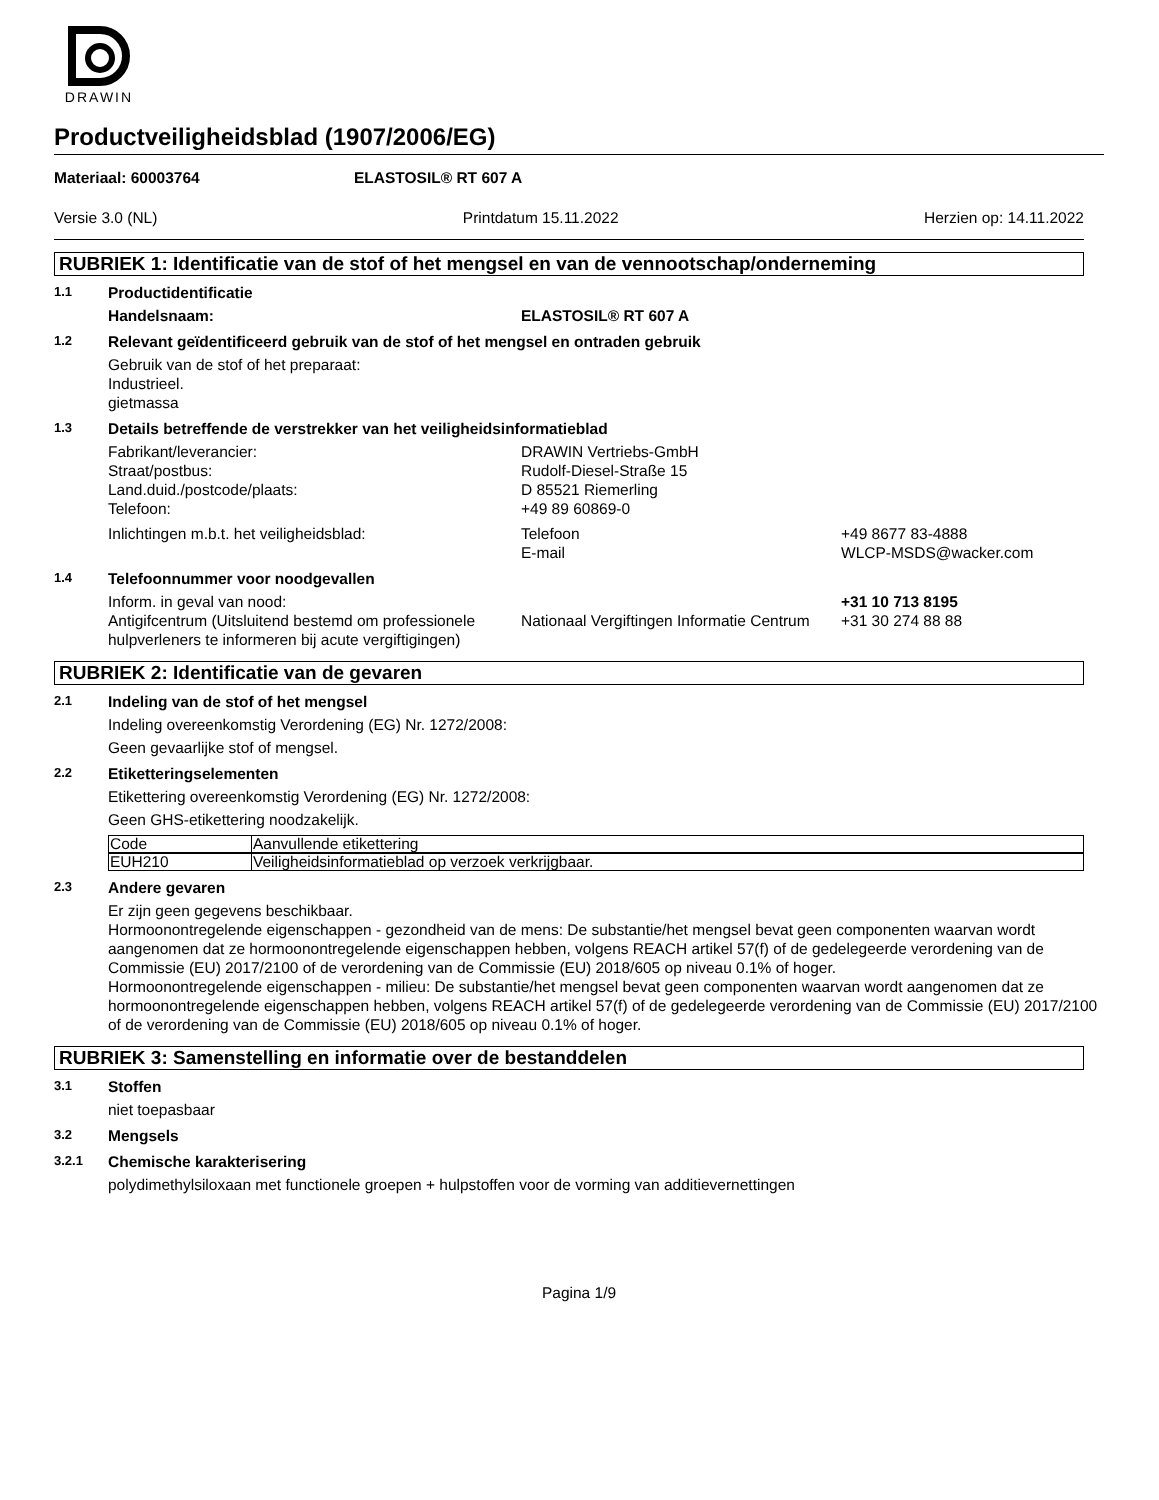DRAWIN
Productveiligheidsblad (1907/2006/EG)
Materiaal: 60003764 ELASTOSIL® RT 607 A
Versie 3.0 (NL) Printdatum 15.11.2022 Herzien op: 14.11.2022
RUBRIEK 1: Identificatie van de stof of het mengsel en van de vennootschap/onderneming
1.1
Productidentificatie
Handelsnaam: ELASTOSIL® RT 607 A
1.2
Relevant geïdentificeerd gebruik van de stof of het mengsel en ontraden gebruik
Gebruik van de stof of het preparaat:
Industrieel.
gietmassa
1.3
Details betreffende de verstrekker van het veiligheidsinformatieblad
Fabrikant/leverancier:
Straat/postbus:
Land.duid./postcode/plaats:
Telefoon:
DRAWIN Vertriebs-GmbH
Rudolf-Diesel-Straße 15
D 85521 Riemerling
+49 89 60869-0
Inlichtingen m.b.t. het veiligheidsblad: Telefoon
E-mail
+49 8677 83-4888
WLCP-MSDS@wacker.com
1.4
Telefoonnummer voor noodgevallen
Inform. in geval van nood:
Antigifcentrum (Uitsluitend bestemd om professionele hulpverleners te informeren bij acute vergiftigingen)
Nationaal Vergiftingen Informatie Centrum
+31 10 713 8195
+31 30 274 88 88
RUBRIEK 2: Identificatie van de gevaren
2.1
Indeling van de stof of het mengsel
Indeling overeenkomstig Verordening (EG) Nr. 1272/2008:
Geen gevaarlijke stof of mengsel.
2.2
Etiketteringselementen
Etikettering overeenkomstig Verordening (EG) Nr. 1272/2008:
Geen GHS-etikettering noodzakelijk.
| Code | Aanvullende etikettering |
| EUH210 | Veiligheidsinformatieblad op verzoek verkrijgbaar. |
2.3
Andere gevaren
Er zijn geen gegevens beschikbaar.
Hormoonontregelende eigenschappen - gezondheid van de mens: De substantie/het mengsel bevat geen componenten waarvan wordt aangenomen dat ze hormoonontregelende eigenschappen hebben, volgens REACH artikel 57(f) of de gedelegeerde verordening van de Commissie (EU) 2017/2100 of de verordening van de Commissie (EU) 2018/605 op niveau 0.1% of hoger.
Hormoonontregelende eigenschappen - milieu: De substantie/het mengsel bevat geen componenten waarvan wordt aangenomen dat ze hormoonontregelende eigenschappen hebben, volgens REACH artikel 57(f) of de gedelegeerde verordening van de Commissie (EU) 2017/2100 of de verordening van de Commissie (EU) 2018/605 op niveau 0.1% of hoger.
RUBRIEK 3: Samenstelling en informatie over de bestanddelen
3.1
Stoffen
niet toepasbaar
3.2
Mengsels
3.2.1
Chemische karakterisering
polydimethylsiloxaan met functionele groepen + hulpstoffen voor de vorming van additievernettingen
Pagina 1/9